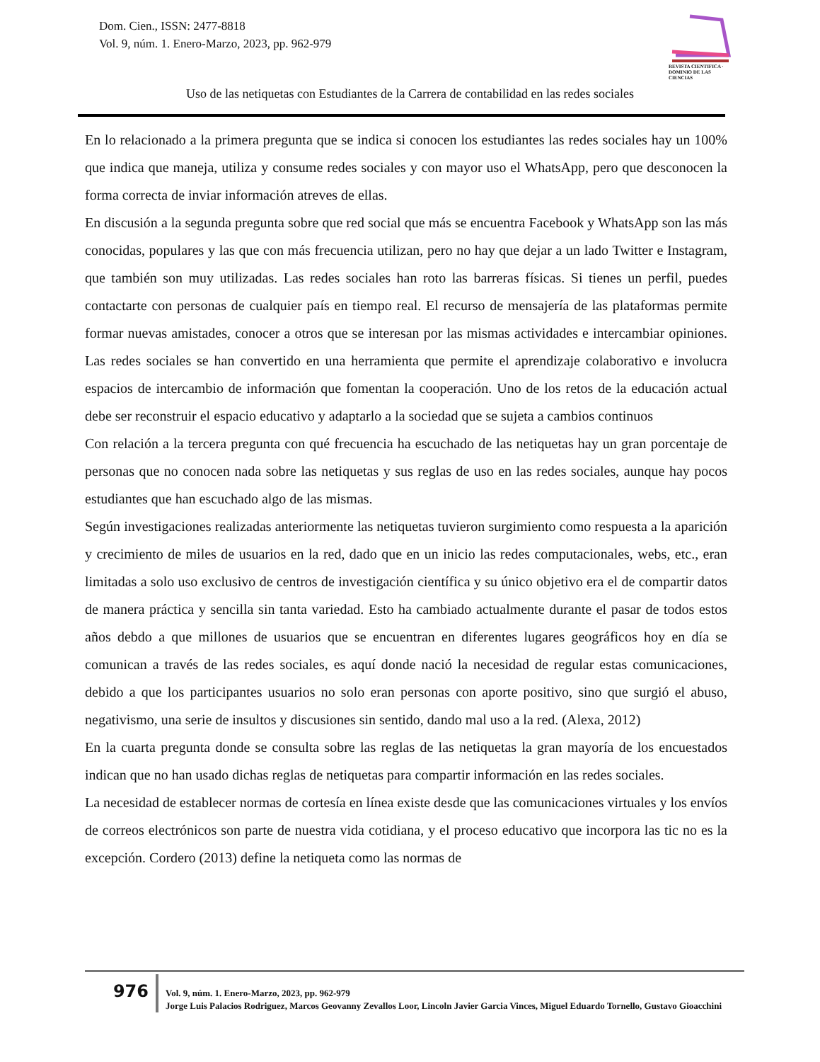Dom. Cien., ISSN: 2477-8818
Vol. 9, núm. 1. Enero-Marzo, 2023, pp. 962-979
REVISTA CIENTIFICA · DOMINIO DE LAS CIENCIAS
Uso de las netiquetas con Estudiantes de la Carrera de contabilidad en las redes sociales
En lo relacionado a la primera pregunta que se indica si conocen los estudiantes las redes sociales hay un 100% que indica que maneja, utiliza y consume redes sociales y con mayor uso el WhatsApp, pero que desconocen la forma correcta de inviar información atreves de ellas.
En discusión a la segunda pregunta sobre que red social que más se encuentra Facebook y WhatsApp son las más conocidas, populares y las que con más frecuencia utilizan, pero no hay que dejar a un lado Twitter e Instagram, que también son muy utilizadas. Las redes sociales han roto las barreras físicas. Si tienes un perfil, puedes contactarte con personas de cualquier país en tiempo real. El recurso de mensajería de las plataformas permite formar nuevas amistades, conocer a otros que se interesan por las mismas actividades e intercambiar opiniones. Las redes sociales se han convertido en una herramienta que permite el aprendizaje colaborativo e involucra espacios de intercambio de información que fomentan la cooperación. Uno de los retos de la educación actual debe ser reconstruir el espacio educativo y adaptarlo a la sociedad que se sujeta a cambios continuos
Con relación a la tercera pregunta con qué frecuencia ha escuchado de las netiquetas hay un gran porcentaje de personas que no conocen nada sobre las netiquetas y sus reglas de uso en las redes sociales, aunque hay pocos estudiantes que han escuchado algo de las mismas.
Según investigaciones realizadas anteriormente las netiquetas tuvieron surgimiento como respuesta a la aparición y crecimiento de miles de usuarios en la red, dado que en un inicio las redes computacionales, webs, etc., eran limitadas a solo uso exclusivo de centros de investigación científica y su único objetivo era el de compartir datos de manera práctica y sencilla sin tanta variedad. Esto ha cambiado actualmente durante el pasar de todos estos años debdo a que millones de usuarios que se encuentran en diferentes lugares geográficos hoy en día se comunican a través de las redes sociales, es aquí donde nació la necesidad de regular estas comunicaciones, debido a que los participantes usuarios no solo eran personas con aporte positivo, sino que surgió el abuso, negativismo, una serie de insultos y discusiones sin sentido, dando mal uso a la red. (Alexa, 2012)
En la cuarta pregunta donde se consulta sobre las reglas de las netiquetas la gran mayoría de los encuestados indican que no han usado dichas reglas de netiquetas para compartir información en las redes sociales.
La necesidad de establecer normas de cortesía en línea existe desde que las comunicaciones virtuales y los envíos de correos electrónicos son parte de nuestra vida cotidiana, y el proceso educativo que incorpora las tic no es la excepción. Cordero (2013) define la netiqueta como las normas de
976
Vol. 9, núm. 1. Enero-Marzo, 2023, pp. 962-979
Jorge Luis Palacios Rodriguez, Marcos Geovanny Zevallos Loor, Lincoln Javier Garcia Vinces, Miguel Eduardo Tornello, Gustavo Gioacchini